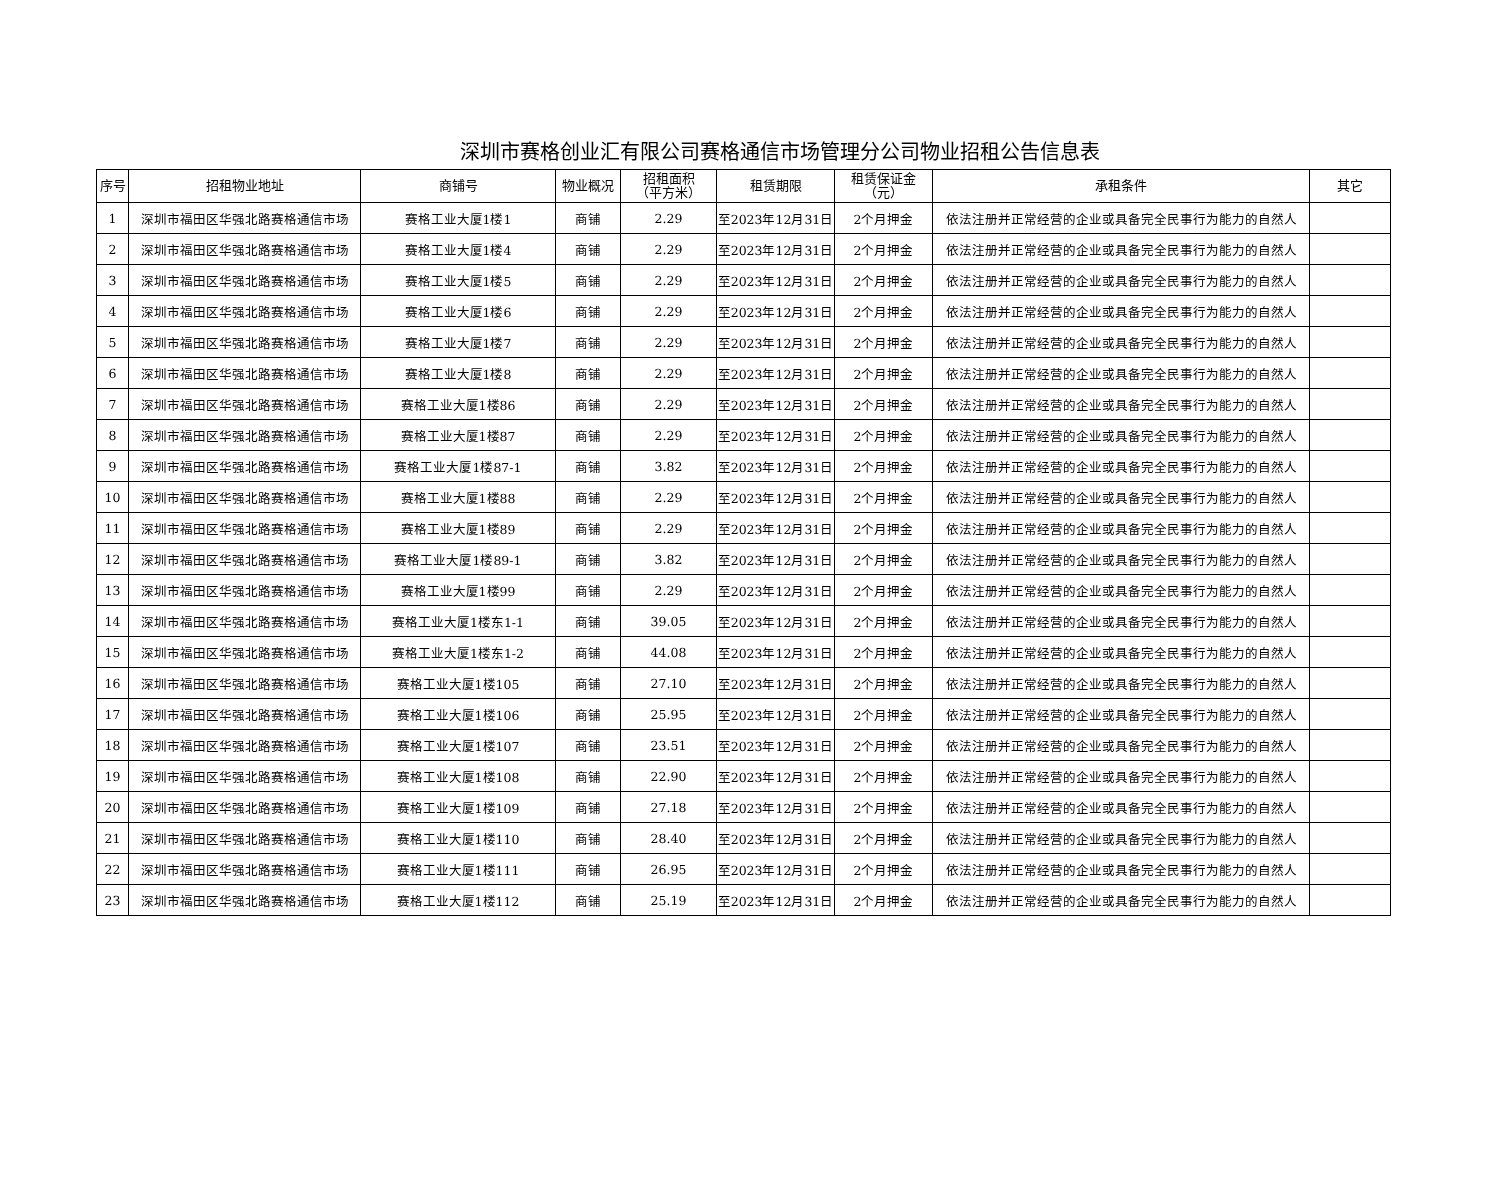深圳市赛格创业汇有限公司赛格通信市场管理分公司物业招租公告信息表
| 序号 | 招租物业地址 | 商铺号 | 物业概况 | 招租面积 （平方米） | 租赁期限 | 租赁保证金 （元） | 承租条件 | 其它 |
| --- | --- | --- | --- | --- | --- | --- | --- | --- |
| 1 | 深圳市福田区华强北路赛格通信市场 | 赛格工业大厦1楼1 | 商铺 | 2.29 | 至2023年12月31日 | 2个月押金 | 依法注册并正常经营的企业或具备完全民事行为能力的自然人 | |
| 2 | 深圳市福田区华强北路赛格通信市场 | 赛格工业大厦1楼4 | 商铺 | 2.29 | 至2023年12月31日 | 2个月押金 | 依法注册并正常经营的企业或具备完全民事行为能力的自然人 | |
| 3 | 深圳市福田区华强北路赛格通信市场 | 赛格工业大厦1楼5 | 商铺 | 2.29 | 至2023年12月31日 | 2个月押金 | 依法注册并正常经营的企业或具备完全民事行为能力的自然人 | |
| 4 | 深圳市福田区华强北路赛格通信市场 | 赛格工业大厦1楼6 | 商铺 | 2.29 | 至2023年12月31日 | 2个月押金 | 依法注册并正常经营的企业或具备完全民事行为能力的自然人 | |
| 5 | 深圳市福田区华强北路赛格通信市场 | 赛格工业大厦1楼7 | 商铺 | 2.29 | 至2023年12月31日 | 2个月押金 | 依法注册并正常经营的企业或具备完全民事行为能力的自然人 | |
| 6 | 深圳市福田区华强北路赛格通信市场 | 赛格工业大厦1楼8 | 商铺 | 2.29 | 至2023年12月31日 | 2个月押金 | 依法注册并正常经营的企业或具备完全民事行为能力的自然人 | |
| 7 | 深圳市福田区华强北路赛格通信市场 | 赛格工业大厦1楼86 | 商铺 | 2.29 | 至2023年12月31日 | 2个月押金 | 依法注册并正常经营的企业或具备完全民事行为能力的自然人 | |
| 8 | 深圳市福田区华强北路赛格通信市场 | 赛格工业大厦1楼87 | 商铺 | 2.29 | 至2023年12月31日 | 2个月押金 | 依法注册并正常经营的企业或具备完全民事行为能力的自然人 | |
| 9 | 深圳市福田区华强北路赛格通信市场 | 赛格工业大厦1楼87-1 | 商铺 | 3.82 | 至2023年12月31日 | 2个月押金 | 依法注册并正常经营的企业或具备完全民事行为能力的自然人 | |
| 10 | 深圳市福田区华强北路赛格通信市场 | 赛格工业大厦1楼88 | 商铺 | 2.29 | 至2023年12月31日 | 2个月押金 | 依法注册并正常经营的企业或具备完全民事行为能力的自然人 | |
| 11 | 深圳市福田区华强北路赛格通信市场 | 赛格工业大厦1楼89 | 商铺 | 2.29 | 至2023年12月31日 | 2个月押金 | 依法注册并正常经营的企业或具备完全民事行为能力的自然人 | |
| 12 | 深圳市福田区华强北路赛格通信市场 | 赛格工业大厦1楼89-1 | 商铺 | 3.82 | 至2023年12月31日 | 2个月押金 | 依法注册并正常经营的企业或具备完全民事行为能力的自然人 | |
| 13 | 深圳市福田区华强北路赛格通信市场 | 赛格工业大厦1楼99 | 商铺 | 2.29 | 至2023年12月31日 | 2个月押金 | 依法注册并正常经营的企业或具备完全民事行为能力的自然人 | |
| 14 | 深圳市福田区华强北路赛格通信市场 | 赛格工业大厦1楼东1-1 | 商铺 | 39.05 | 至2023年12月31日 | 2个月押金 | 依法注册并正常经营的企业或具备完全民事行为能力的自然人 | |
| 15 | 深圳市福田区华强北路赛格通信市场 | 赛格工业大厦1楼东1-2 | 商铺 | 44.08 | 至2023年12月31日 | 2个月押金 | 依法注册并正常经营的企业或具备完全民事行为能力的自然人 | |
| 16 | 深圳市福田区华强北路赛格通信市场 | 赛格工业大厦1楼105 | 商铺 | 27.10 | 至2023年12月31日 | 2个月押金 | 依法注册并正常经营的企业或具备完全民事行为能力的自然人 | |
| 17 | 深圳市福田区华强北路赛格通信市场 | 赛格工业大厦1楼106 | 商铺 | 25.95 | 至2023年12月31日 | 2个月押金 | 依法注册并正常经营的企业或具备完全民事行为能力的自然人 | |
| 18 | 深圳市福田区华强北路赛格通信市场 | 赛格工业大厦1楼107 | 商铺 | 23.51 | 至2023年12月31日 | 2个月押金 | 依法注册并正常经营的企业或具备完全民事行为能力的自然人 | |
| 19 | 深圳市福田区华强北路赛格通信市场 | 赛格工业大厦1楼108 | 商铺 | 22.90 | 至2023年12月31日 | 2个月押金 | 依法注册并正常经营的企业或具备完全民事行为能力的自然人 | |
| 20 | 深圳市福田区华强北路赛格通信市场 | 赛格工业大厦1楼109 | 商铺 | 27.18 | 至2023年12月31日 | 2个月押金 | 依法注册并正常经营的企业或具备完全民事行为能力的自然人 | |
| 21 | 深圳市福田区华强北路赛格通信市场 | 赛格工业大厦1楼110 | 商铺 | 28.40 | 至2023年12月31日 | 2个月押金 | 依法注册并正常经营的企业或具备完全民事行为能力的自然人 | |
| 22 | 深圳市福田区华强北路赛格通信市场 | 赛格工业大厦1楼111 | 商铺 | 26.95 | 至2023年12月31日 | 2个月押金 | 依法注册并正常经营的企业或具备完全民事行为能力的自然人 | |
| 23 | 深圳市福田区华强北路赛格通信市场 | 赛格工业大厦1楼112 | 商铺 | 25.19 | 至2023年12月31日 | 2个月押金 | 依法注册并正常经营的企业或具备完全民事行为能力的自然人 | |